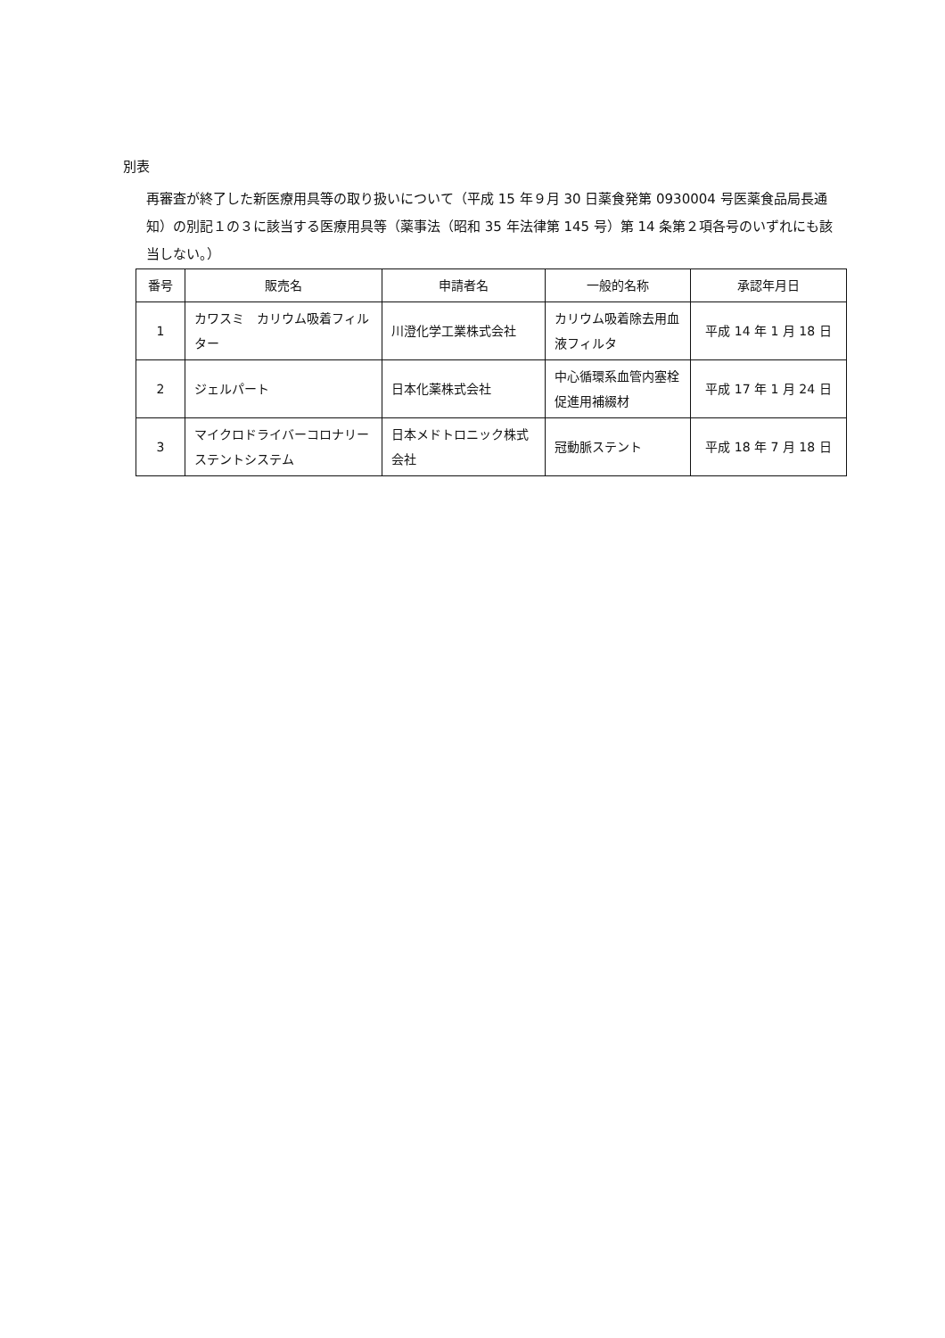別表
再審査が終了した新医療用具等の取り扱いについて（平成 15 年９月 30 日薬食発第 0930004 号医薬食品局長通知）の別記１の３に該当する医療用具等（薬事法（昭和 35 年法律第 145 号）第 14 条第２項各号のいずれにも該当しない。）
| 番号 | 販売名 | 申請者名 | 一般的名称 | 承認年月日 |
| --- | --- | --- | --- | --- |
| 1 | カワスミ カリウム吸着フィルター | 川澄化学工業株式会社 | カリウム吸着除去用血液フィルタ | 平成 14 年 1 月 18 日 |
| 2 | ジェルパート | 日本化薬株式会社 | 中心循環系血管内塞栓促進用補綴材 | 平成 17 年 1 月 24 日 |
| 3 | マイクロドライバーコロナリーステントシステム | 日本メドトロニック株式会社 | 冠動脈ステント | 平成 18 年 7 月 18 日 |